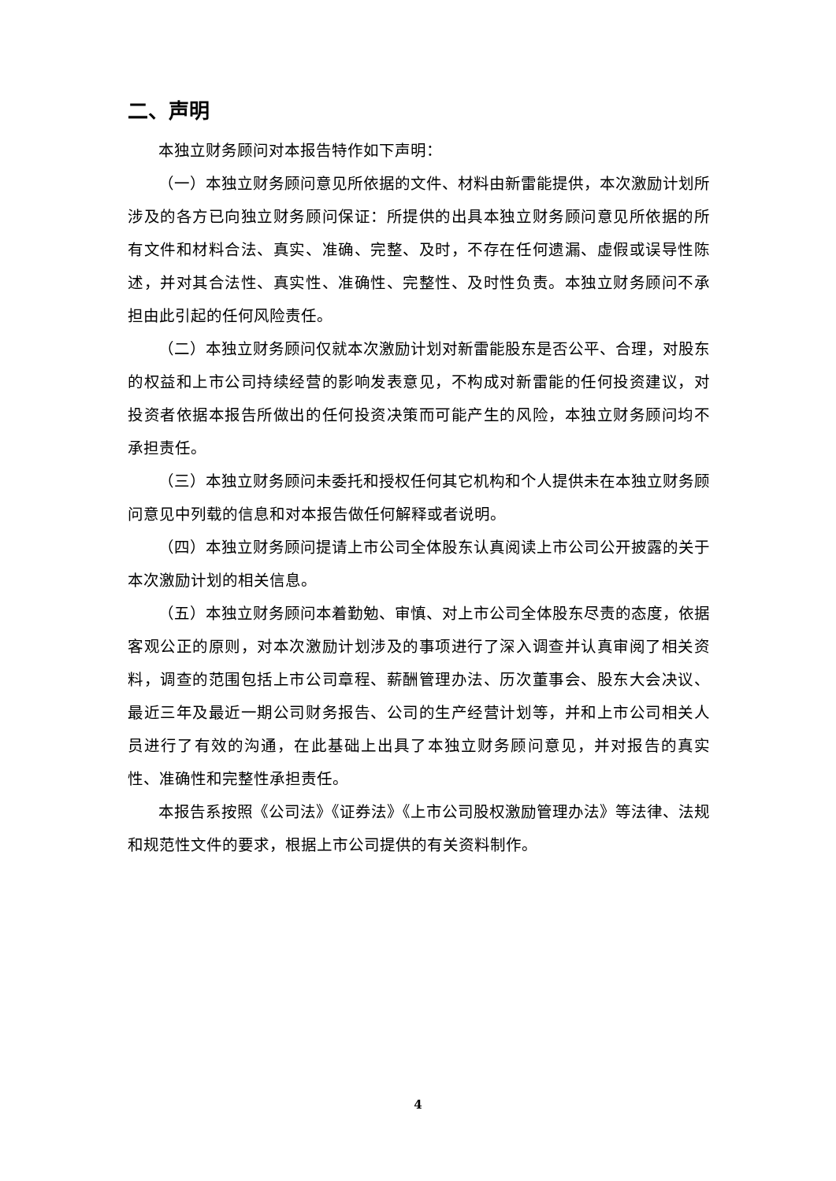二、声明
本独立财务顾问对本报告特作如下声明：
（一）本独立财务顾问意见所依据的文件、材料由新雷能提供，本次激励计划所涉及的各方已向独立财务顾问保证：所提供的出具本独立财务顾问意见所依据的所有文件和材料合法、真实、准确、完整、及时，不存在任何遗漏、虚假或误导性陈述，并对其合法性、真实性、准确性、完整性、及时性负责。本独立财务顾问不承担由此引起的任何风险责任。
（二）本独立财务顾问仅就本次激励计划对新雷能股东是否公平、合理，对股东的权益和上市公司持续经营的影响发表意见，不构成对新雷能的任何投资建议，对投资者依据本报告所做出的任何投资决策而可能产生的风险，本独立财务顾问均不承担责任。
（三）本独立财务顾问未委托和授权任何其它机构和个人提供未在本独立财务顾问意见中列载的信息和对本报告做任何解释或者说明。
（四）本独立财务顾问提请上市公司全体股东认真阅读上市公司公开披露的关于本次激励计划的相关信息。
（五）本独立财务顾问本着勤勉、审慎、对上市公司全体股东尽责的态度，依据客观公正的原则，对本次激励计划涉及的事项进行了深入调查并认真审阅了相关资料，调查的范围包括上市公司章程、薪酬管理办法、历次董事会、股东大会决议、最近三年及最近一期公司财务报告、公司的生产经营计划等，并和上市公司相关人员进行了有效的沟通，在此基础上出具了本独立财务顾问意见，并对报告的真实性、准确性和完整性承担责任。
本报告系按照《公司法》《证券法》《上市公司股权激励管理办法》等法律、法规和规范性文件的要求，根据上市公司提供的有关资料制作。
4